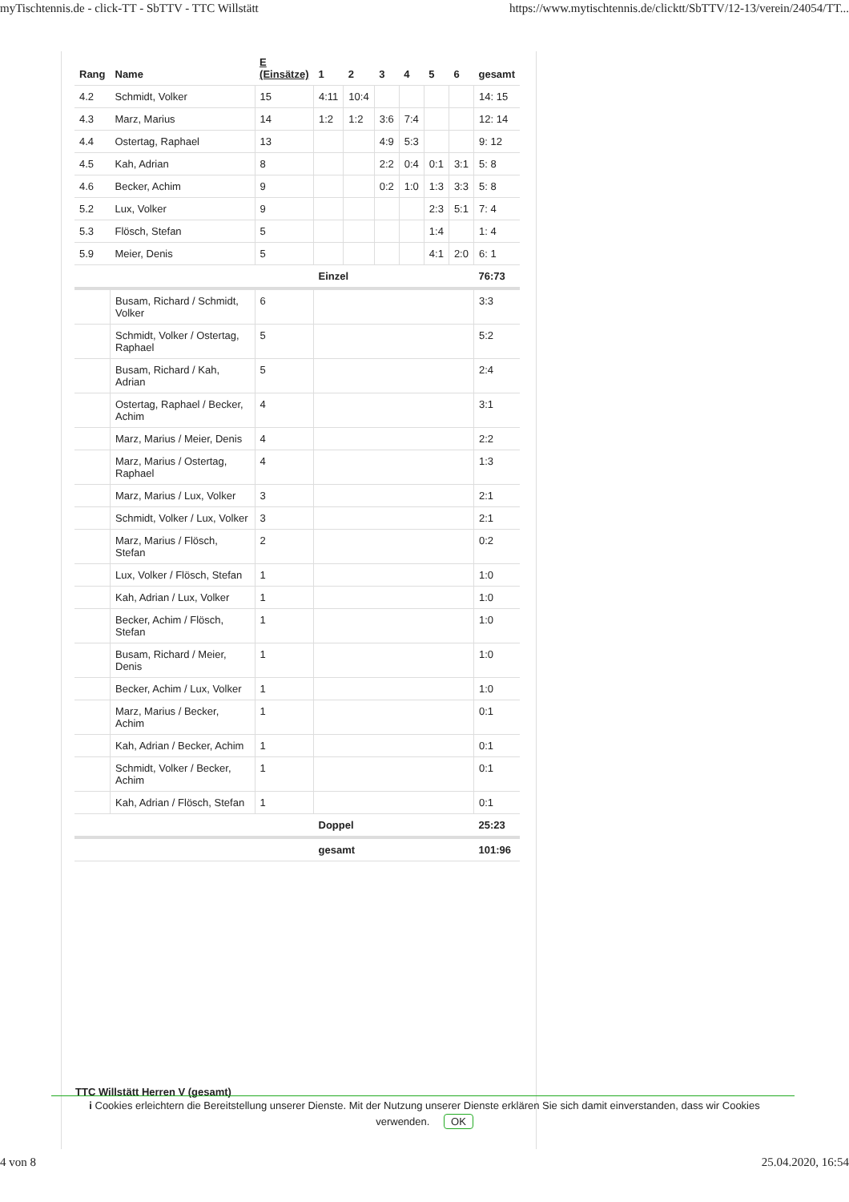myTischtennis.de - click-TT - SbTTV - TTC Willstätt https://www.mytischtennis.de/clicktt/SbTTV/12-13/verein/24054/TT...
| Rang | Name | E (Einsätze) | 1 | 2 | 3 | 4 | 5 | 6 | gesamt |
| --- | --- | --- | --- | --- | --- | --- | --- | --- | --- |
| 4.2 | Schmidt, Volker | 15 | 4:11 | 10:4 | | | | | 14: 15 |
| 4.3 | Marz, Marius | 14 | 1:2 | 1:2 | 3:6 | 7:4 | | | 12: 14 |
| 4.4 | Ostertag, Raphael | 13 | | | 4:9 | 5:3 | | | 9: 12 |
| 4.5 | Kah, Adrian | 8 | | | 2:2 | 0:4 | 0:1 | 3:1 | 5: 8 |
| 4.6 | Becker, Achim | 9 | | | 0:2 | 1:0 | 1:3 | 3:3 | 5: 8 |
| 5.2 | Lux, Volker | 9 | | | | | 2:3 | 5:1 | 7: 4 |
| 5.3 | Flösch, Stefan | 5 | | | | | 1:4 | | 1: 4 |
| 5.9 | Meier, Denis | 5 | | | | | 4:1 | 2:0 | 6: 1 |
| | | | Einzel | | | | | | 76:73 |
| | Busam, Richard / Schmidt, Volker | 6 | | | | | | | 3:3 |
| | Schmidt, Volker / Ostertag, Raphael | 5 | | | | | | | 5:2 |
| | Busam, Richard / Kah, Adrian | 5 | | | | | | | 2:4 |
| | Ostertag, Raphael / Becker, Achim | 4 | | | | | | | 3:1 |
| | Marz, Marius / Meier, Denis | 4 | | | | | | | 2:2 |
| | Marz, Marius / Ostertag, Raphael | 4 | | | | | | | 1:3 |
| | Marz, Marius / Lux, Volker | 3 | | | | | | | 2:1 |
| | Schmidt, Volker / Lux, Volker | 3 | | | | | | | 2:1 |
| | Marz, Marius / Flösch, Stefan | 2 | | | | | | | 0:2 |
| | Lux, Volker / Flösch, Stefan | 1 | | | | | | | 1:0 |
| | Kah, Adrian / Lux, Volker | 1 | | | | | | | 1:0 |
| | Becker, Achim / Flösch, Stefan | 1 | | | | | | | 1:0 |
| | Busam, Richard / Meier, Denis | 1 | | | | | | | 1:0 |
| | Becker, Achim / Lux, Volker | 1 | | | | | | | 1:0 |
| | Marz, Marius / Becker, Achim | 1 | | | | | | | 0:1 |
| | Kah, Adrian / Becker, Achim | 1 | | | | | | | 0:1 |
| | Schmidt, Volker / Becker, Achim | 1 | | | | | | | 0:1 |
| | Kah, Adrian / Flösch, Stefan | 1 | | | | | | | 0:1 |
| | | | Doppel | | | | | | 25:23 |
| | | | gesamt | | | | | | 101:96 |
TTC Willstätt Herren V (gesamt)
i Cookies erleichtern die Bereitstellung unserer Dienste. Mit der Nutzung unserer Dienste erklären Sie sich damit einverstanden, dass wir Cookies verwenden. OK
4 von 8 25.04.2020, 16:54